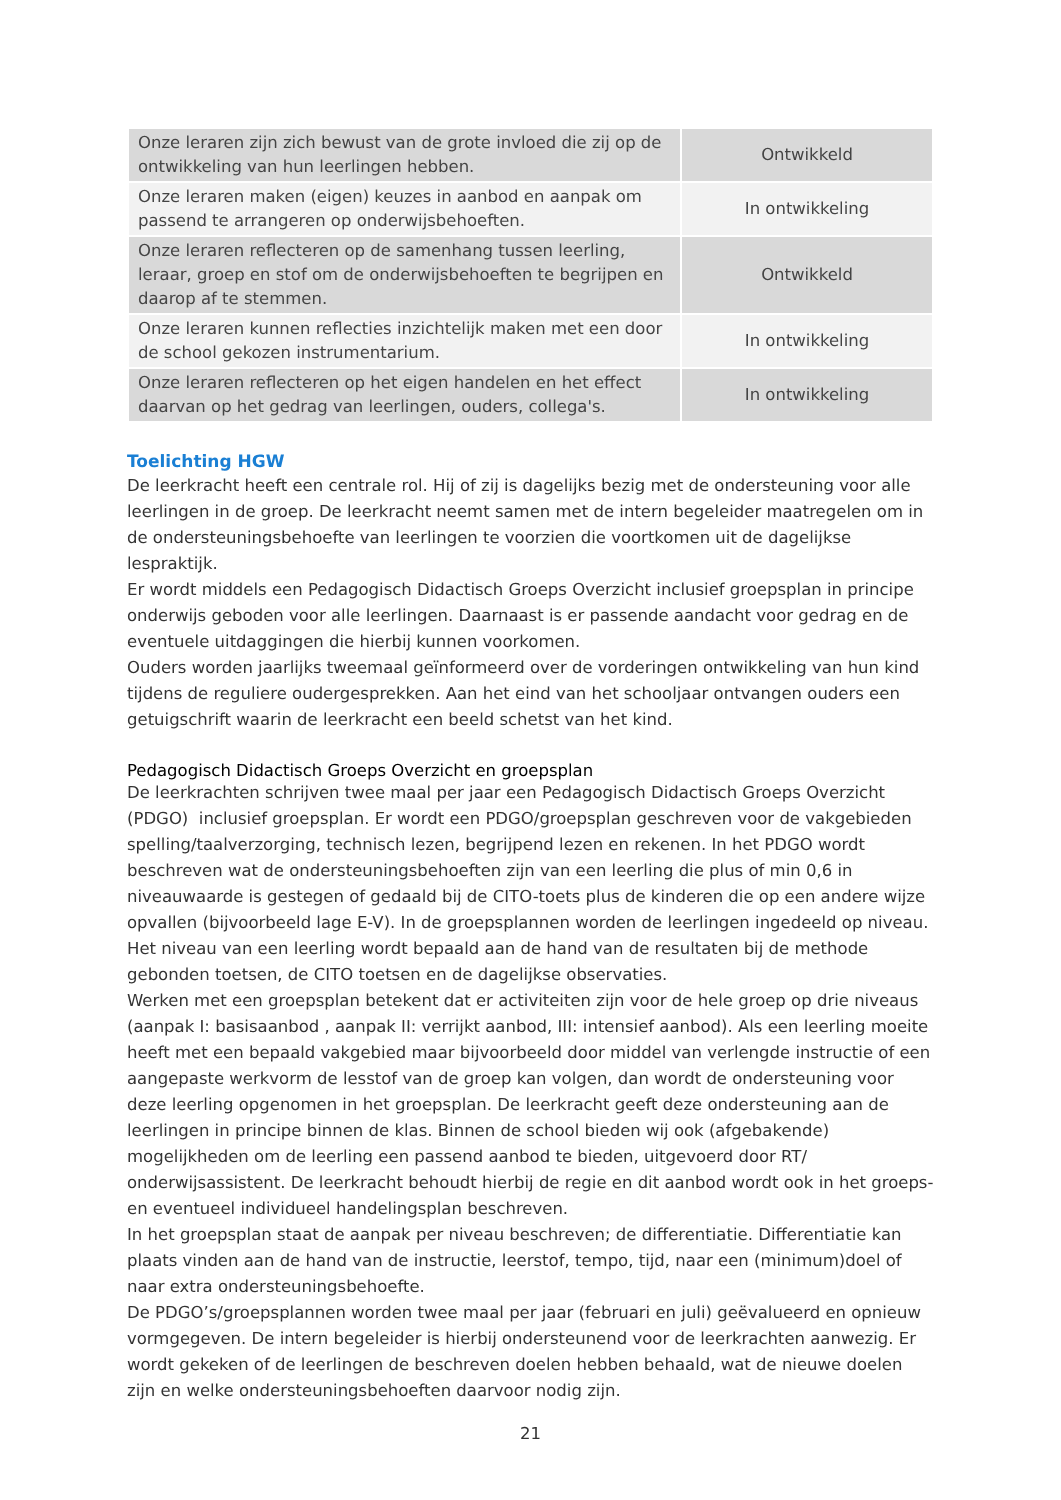| Onze leraren zijn zich bewust van de grote invloed die zij op de ontwikkeling van hun leerlingen hebben. | Ontwikkeld |
| Onze leraren maken (eigen) keuzes in aanbod en aanpak om passend te arrangeren op onderwijsbehoeften. | In ontwikkeling |
| Onze leraren reflecteren op de samenhang tussen leerling, leraar, groep en stof om de onderwijsbehoeften te begrijpen en daarop af te stemmen. | Ontwikkeld |
| Onze leraren kunnen reflecties inzichtelijk maken met een door de school gekozen instrumentarium. | In ontwikkeling |
| Onze leraren reflecteren op het eigen handelen en het effect daarvan op het gedrag van leerlingen, ouders, collega's. | In ontwikkeling |
Toelichting HGW
De leerkracht heeft een centrale rol. Hij of zij is dagelijks bezig met de ondersteuning voor alle leerlingen in de groep. De leerkracht neemt samen met de intern begeleider maatregelen om in de ondersteuningsbehoefte van leerlingen te voorzien die voortkomen uit de dagelijkse lespraktijk.
Er wordt middels een Pedagogisch Didactisch Groeps Overzicht inclusief groepsplan in principe onderwijs geboden voor alle leerlingen. Daarnaast is er passende aandacht voor gedrag en de eventuele uitdaggingen die hierbij kunnen voorkomen.
Ouders worden jaarlijks tweemaal geïnformeerd over de vorderingen ontwikkeling van hun kind tijdens de reguliere oudergesprekken. Aan het eind van het schooljaar ontvangen ouders een getuigschrift waarin de leerkracht een beeld schetst van het kind.
Pedagogisch Didactisch Groeps Overzicht en groepsplan
De leerkrachten schrijven twee maal per jaar een Pedagogisch Didactisch Groeps Overzicht (PDGO) inclusief groepsplan. Er wordt een PDGO/groepsplan geschreven voor de vakgebieden spelling/taalverzorging, technisch lezen, begrijpend lezen en rekenen. In het PDGO wordt beschreven wat de ondersteuningsbehoeften zijn van een leerling die plus of min 0,6 in niveauwaarde is gestegen of gedaald bij de CITO-toets plus de kinderen die op een andere wijze opvallen (bijvoorbeeld lage E-V). In de groepsplannen worden de leerlingen ingedeeld op niveau. Het niveau van een leerling wordt bepaald aan de hand van de resultaten bij de methode gebonden toetsen, de CITO toetsen en de dagelijkse observaties.
Werken met een groepsplan betekent dat er activiteiten zijn voor de hele groep op drie niveaus (aanpak I: basisaanbod , aanpak II: verrijkt aanbod, III: intensief aanbod). Als een leerling moeite heeft met een bepaald vakgebied maar bijvoorbeeld door middel van verlengde instructie of een aangepaste werkvorm de lesstof van de groep kan volgen, dan wordt de ondersteuning voor deze leerling opgenomen in het groepsplan. De leerkracht geeft deze ondersteuning aan de leerlingen in principe binnen de klas. Binnen de school bieden wij ook (afgebakende) mogelijkheden om de leerling een passend aanbod te bieden, uitgevoerd door RT/ onderwijsassistent. De leerkracht behoudt hierbij de regie en dit aanbod wordt ook in het groeps- en eventueel individueel handelingsplan beschreven.
In het groepsplan staat de aanpak per niveau beschreven; de differentiatie. Differentiatie kan plaats vinden aan de hand van de instructie, leerstof, tempo, tijd, naar een (minimum)doel of naar extra ondersteuningsbehoefte.
De PDGO’s/groepsplannen worden twee maal per jaar (februari en juli) geëvalueerd en opnieuw vormgegeven. De intern begeleider is hierbij ondersteunend voor de leerkrachten aanwezig. Er wordt gekeken of de leerlingen de beschreven doelen hebben behaald, wat de nieuwe doelen zijn en welke ondersteuningsbehoeften daarvoor nodig zijn.
21